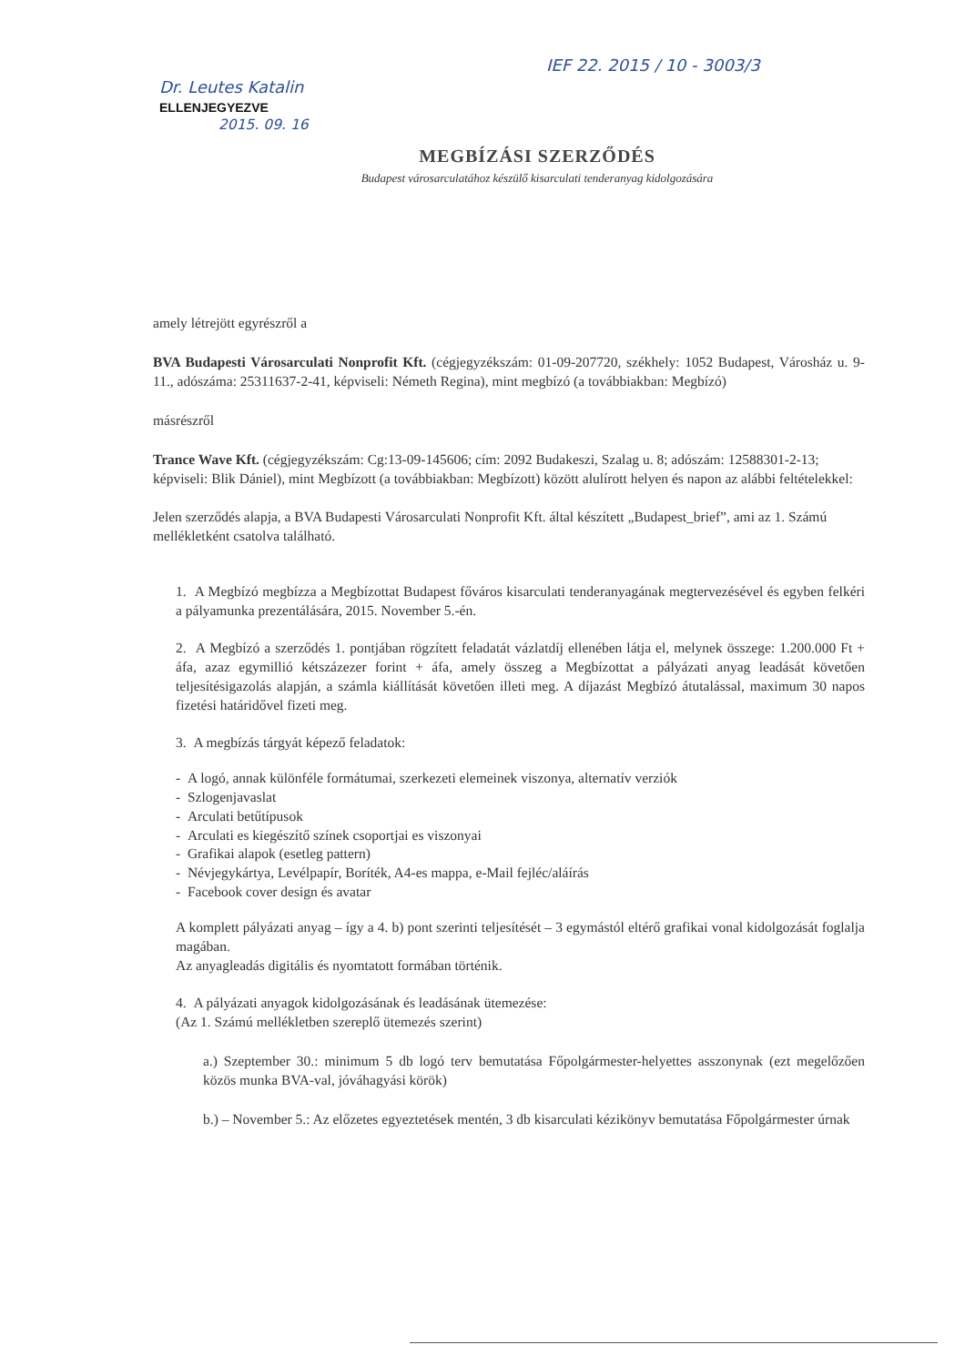IEF 22. 2015 / 10 - 3003/3
Dr. Leutes Katalin
ELLENJEGYEZVE
2015. 09. 16
MEGBÍZÁSI SZERZŐDÉS
Budapest városarculatához készülő kisarculati tenderanyag kidolgozására
amely létrejött egyrészről a
BVA Budapesti Városarculati Nonprofit Kft. (cégjegyzékszám: 01-09-207720, székhely: 1052 Budapest, Városház u. 9-11., adószáma: 25311637-2-41, képviseli: Németh Regina), mint megbízó (a továbbiakban: Megbízó)
másrészről
Trance Wave Kft. (cégjegyzékszám: Cg:13-09-145606; cím: 2092 Budakeszi, Szalag u. 8; adószám: 12588301-2-13; képviseli: Blik Dániel), mint Megbízott (a továbbiakban: Megbízott) között alulírott helyen és napon az alábbi feltételekkel:
Jelen szerződés alapja, a BVA Budapesti Városarculati Nonprofit Kft. által készített „Budapest_brief”, ami az 1. Számú mellékletként csatolva található.
1. A Megbízó megbízza a Megbízottat Budapest főváros kisarculati tenderanyagának megtervezésével és egyben felkéri a pályamunka prezentálására, 2015. November 5.-én.
2. A Megbízó a szerződés 1. pontjában rögzített feladatát vázlatdíj ellenében látja el, melynek összege: 1.200.000 Ft + áfa, azaz egymillió kétszázezer forint + áfa, amely összeg a Megbízottat a pályázati anyag leadását követően teljesítésigazolás alapján, a számla kiállítását követően illeti meg. A díjazást Megbízó átutalással, maximum 30 napos fizetési határidővel fizeti meg.
3. A megbízás tárgyát képező feladatok:
- A logó, annak különféle formátumai, szerkezeti elemeinek viszonya, alternatív verziók
- Szlogenjavaslat
- Arculati betűtípusok
- Arculati es kiegészítő színek csoportjai es viszonyai
- Grafikai alapok (esetleg pattern)
- Névjegykártya, Levélpapír, Boríték, A4-es mappa, e-Mail fejléc/aláírás
- Facebook cover design és avatar
A komplett pályázati anyag – így a 4. b) pont szerinti teljesítését – 3 egymástól eltérő grafikai vonal kidolgozását foglalja magában.
Az anyagleadás digitális és nyomtatott formában történik.
4. A pályázati anyagok kidolgozásának és leadásának ütemezése:
(Az 1. Számú mellékletben szereplő ütemezés szerint)
a.) Szeptember 30.: minimum 5 db logó terv bemutatása Főpolgármester-helyettes asszonynak (ezt megelőzően közös munka BVA-val, jóváhagyási körök)
b.) – November 5.: Az előzetes egyeztetések mentén, 3 db kisarculati kézikönyv bemutatása Főpolgármester úrnak